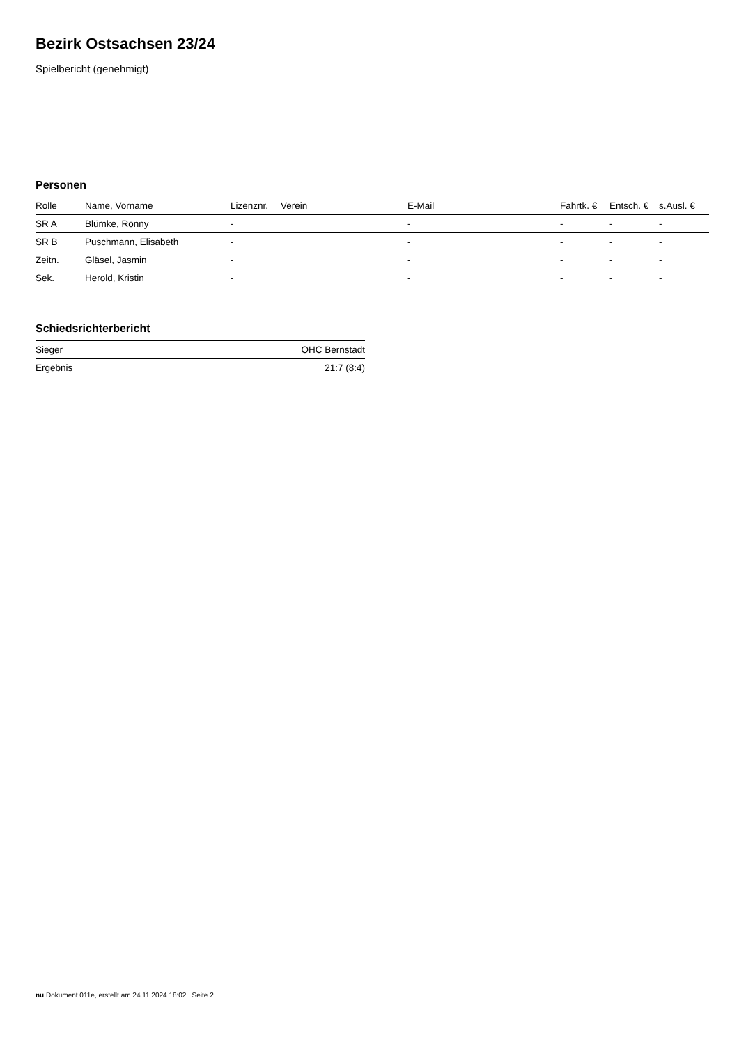Bezirk Ostsachsen 23/24
Spielbericht (genehmigt)
Personen
| Rolle | Name, Vorname | Lizenznr. | Verein | E-Mail | Fahrtk. € | Entsch. € | s.Ausl. € |
| --- | --- | --- | --- | --- | --- | --- | --- |
| SR A | Blümke, Ronny | - | | - | - | - | - |
| SR B | Puschmann, Elisabeth | - | | - | - | - | - |
| Zeitn. | Gläsel, Jasmin | - | | - | - | - | - |
| Sek. | Herold, Kristin | - | | - | - | - | - |
Schiedsrichterbericht
| Sieger | OHC Bernstadt |
| Ergebnis | 21:7 (8:4) |
nu.Dokument 011e, erstellt am 24.11.2024 18:02 | Seite 2